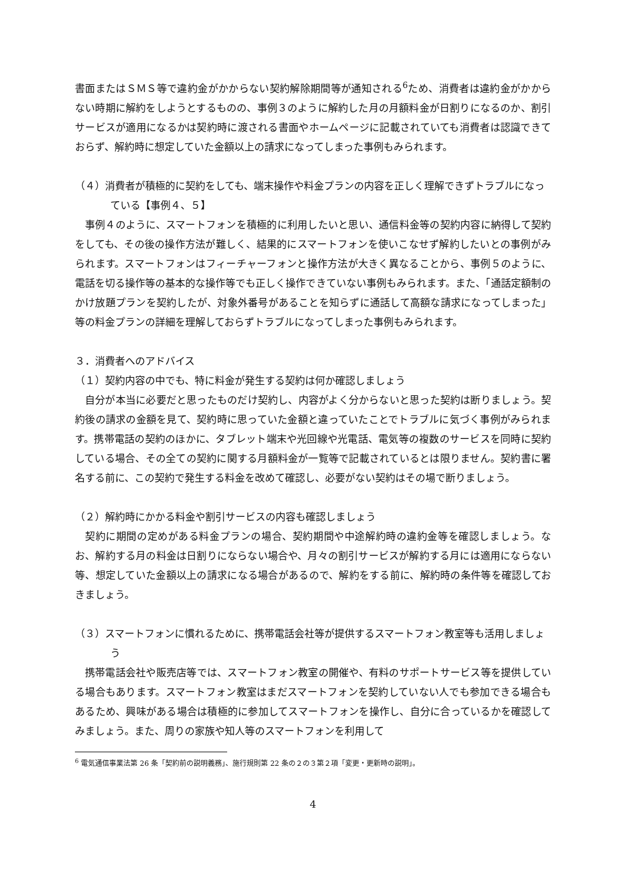書面またはＳＭＳ等で違約金がかからない契約解除期間等が通知される<sup>6</sup>ため、消費者は違約金がかからない時期に解約をしようとするものの、事例３のように解約した月の月額料金が日割りになるのか、割引サービスが適用になるかは契約時に渡される書面やホームページに記載されていても消費者は認識できておらず、解約時に想定していた金額以上の請求になってしまった事例もみられます。
（４）消費者が積極的に契約をしても、端末操作や料金プランの内容を正しく理解できずトラブルになっている【事例４、５】
事例４のように、スマートフォンを積極的に利用したいと思い、通信料金等の契約内容に納得して契約をしても、その後の操作方法が難しく、結果的にスマートフォンを使いこなせず解約したいとの事例がみられます。スマートフォンはフィーチャーフォンと操作方法が大きく異なることから、事例５のように、電話を切る操作等の基本的な操作等でも正しく操作できていない事例もみられます。また、「通話定額制のかけ放題プランを契約したが、対象外番号があることを知らずに通話して高額な請求になってしまった」等の料金プランの詳細を理解しておらずトラブルになってしまった事例もみられます。
３．消費者へのアドバイス
（１）契約内容の中でも、特に料金が発生する契約は何か確認しましょう
自分が本当に必要だと思ったものだけ契約し、内容がよく分からないと思った契約は断りましょう。契約後の請求の金額を見て、契約時に思っていた金額と違っていたことでトラブルに気づく事例がみられます。携帯電話の契約のほかに、タブレット端末や光回線や光電話、電気等の複数のサービスを同時に契約している場合、その全ての契約に関する月額料金が一覧等で記載されているとは限りません。契約書に署名する前に、この契約で発生する料金を改めて確認し、必要がない契約はその場で断りましょう。
（２）解約時にかかる料金や割引サービスの内容も確認しましょう
契約に期間の定めがある料金プランの場合、契約期間や中途解約時の違約金等を確認しましょう。なお、解約する月の料金は日割りにならない場合や、月々の割引サービスが解約する月には適用にならない等、想定していた金額以上の請求になる場合があるので、解約をする前に、解約時の条件等を確認しておきましょう。
（３）スマートフォンに慣れるために、携帯電話会社等が提供するスマートフォン教室等も活用しましょう
携帯電話会社や販売店等では、スマートフォン教室の開催や、有料のサポートサービス等を提供している場合もあります。スマートフォン教室はまだスマートフォンを契約していない人でも参加できる場合もあるため、興味がある場合は積極的に参加してスマートフォンを操作し、自分に合っているかを確認してみましょう。また、周りの家族や知人等のスマートフォンを利用して
<sup>6</sup> 電気通信事業法第 26 条「契約前の説明義務」、施行規則第 22 条の２の３第２項「変更・更新時の説明」。
4